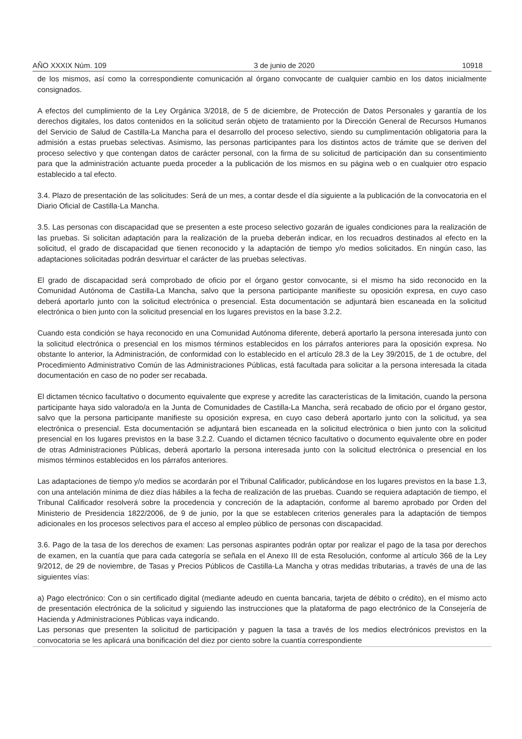AÑO XXXIX Núm. 109 3 de junio de 2020 10918
de los mismos, así como la correspondiente comunicación al órgano convocante de cualquier cambio en los datos inicialmente consignados.
A efectos del cumplimiento de la Ley Orgánica 3/2018, de 5 de diciembre, de Protección de Datos Personales y garantía de los derechos digitales, los datos contenidos en la solicitud serán objeto de tratamiento por la Dirección General de Recursos Humanos del Servicio de Salud de Castilla-La Mancha para el desarrollo del proceso selectivo, siendo su cumplimentación obligatoria para la admisión a estas pruebas selectivas. Asimismo, las personas participantes para los distintos actos de trámite que se deriven del proceso selectivo y que contengan datos de carácter personal, con la firma de su solicitud de participación dan su consentimiento para que la administración actuante pueda proceder a la publicación de los mismos en su página web o en cualquier otro espacio establecido a tal efecto.
3.4. Plazo de presentación de las solicitudes: Será de un mes, a contar desde el día siguiente a la publicación de la convocatoria en el Diario Oficial de Castilla-La Mancha.
3.5. Las personas con discapacidad que se presenten a este proceso selectivo gozarán de iguales condiciones para la realización de las pruebas. Si solicitan adaptación para la realización de la prueba deberán indicar, en los recuadros destinados al efecto en la solicitud, el grado de discapacidad que tienen reconocido y la adaptación de tiempo y/o medios solicitados. En ningún caso, las adaptaciones solicitadas podrán desvirtuar el carácter de las pruebas selectivas.
El grado de discapacidad será comprobado de oficio por el órgano gestor convocante, si el mismo ha sido reconocido en la Comunidad Autónoma de Castilla-La Mancha, salvo que la persona participante manifieste su oposición expresa, en cuyo caso deberá aportarlo junto con la solicitud electrónica o presencial. Esta documentación se adjuntará bien escaneada en la solicitud electrónica o bien junto con la solicitud presencial en los lugares previstos en la base 3.2.2.
Cuando esta condición se haya reconocido en una Comunidad Autónoma diferente, deberá aportarlo la persona interesada junto con la solicitud electrónica o presencial en los mismos términos establecidos en los párrafos anteriores para la oposición expresa. No obstante lo anterior, la Administración, de conformidad con lo establecido en el artículo 28.3 de la Ley 39/2015, de 1 de octubre, del Procedimiento Administrativo Común de las Administraciones Públicas, está facultada para solicitar a la persona interesada la citada documentación en caso de no poder ser recabada.
El dictamen técnico facultativo o documento equivalente que exprese y acredite las características de la limitación, cuando la persona participante haya sido valorado/a en la Junta de Comunidades de Castilla-La Mancha, será recabado de oficio por el órgano gestor, salvo que la persona participante manifieste su oposición expresa, en cuyo caso deberá aportarlo junto con la solicitud, ya sea electrónica o presencial. Esta documentación se adjuntará bien escaneada en la solicitud electrónica o bien junto con la solicitud presencial en los lugares previstos en la base 3.2.2. Cuando el dictamen técnico facultativo o documento equivalente obre en poder de otras Administraciones Públicas, deberá aportarlo la persona interesada junto con la solicitud electrónica o presencial en los mismos términos establecidos en los párrafos anteriores.
Las adaptaciones de tiempo y/o medios se acordarán por el Tribunal Calificador, publicándose en los lugares previstos en la base 1.3, con una antelación mínima de diez días hábiles a la fecha de realización de las pruebas. Cuando se requiera adaptación de tiempo, el Tribunal Calificador resolverá sobre la procedencia y concreción de la adaptación, conforme al baremo aprobado por Orden del Ministerio de Presidencia 1822/2006, de 9 de junio, por la que se establecen criterios generales para la adaptación de tiempos adicionales en los procesos selectivos para el acceso al empleo público de personas con discapacidad.
3.6. Pago de la tasa de los derechos de examen: Las personas aspirantes podrán optar por realizar el pago de la tasa por derechos de examen, en la cuantía que para cada categoría se señala en el Anexo III de esta Resolución, conforme al artículo 366 de la Ley 9/2012, de 29 de noviembre, de Tasas y Precios Públicos de Castilla-La Mancha y otras medidas tributarias, a través de una de las siguientes vías:
a) Pago electrónico: Con o sin certificado digital (mediante adeudo en cuenta bancaria, tarjeta de débito o crédito), en el mismo acto de presentación electrónica de la solicitud y siguiendo las instrucciones que la plataforma de pago electrónico de la Consejería de Hacienda y Administraciones Públicas vaya indicando.
Las personas que presenten la solicitud de participación y paguen la tasa a través de los medios electrónicos previstos en la convocatoria se les aplicará una bonificación del diez por ciento sobre la cuantía correspondiente